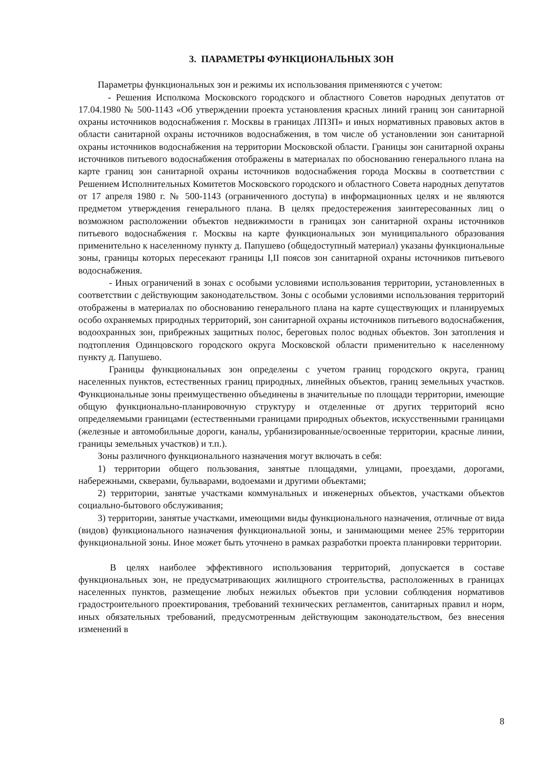3. ПАРАМЕТРЫ ФУНКЦИОНАЛЬНЫХ ЗОН
Параметры функциональных зон и режимы их использования применяются с учетом:
- Решения Исполкома Московского городского и областного Советов народных депутатов от 17.04.1980 № 500-1143 «Об утверждении проекта установления красных линий границ зон санитарной охраны источников водоснабжения г. Москвы в границах ЛПЗП» и иных нормативных правовых актов в области санитарной охраны источников водоснабжения, в том числе об установлении зон санитарной охраны источников водоснабжения на территории Московской области. Границы зон санитарной охраны источников питьевого водоснабжения отображены в материалах по обоснованию генерального плана на карте границ зон санитарной охраны источников водоснабжения города Москвы в соответствии с Решением Исполнительных Комитетов Московского городского и областного Совета народных депутатов от 17 апреля 1980 г. № 500-1143 (ограниченного доступа) в информационных целях и не являются предметом утверждения генерального плана. В целях предостережения заинтересованных лиц о возможном расположении объектов недвижимости в границах зон санитарной охраны источников питьевого водоснабжения г. Москвы на карте функциональных зон муниципального образования применительно к населенному пункту д. Папушево (общедоступный материал) указаны функциональные зоны, границы которых пересекают границы I,II поясов зон санитарной охраны источников питьевого водоснабжения.
- Иных ограничений в зонах с особыми условиями использования территории, установленных в соответствии с действующим законодательством. Зоны с особыми условиями использования территорий отображены в материалах по обоснованию генерального плана на карте существующих и планируемых особо охраняемых природных территорий, зон санитарной охраны источников питьевого водоснабжения, водоохранных зон, прибрежных защитных полос, береговых полос водных объектов. Зон затопления и подтопления Одинцовского городского округа Московской области применительно к населенному пункту д. Папушево.
Границы функциональных зон определены с учетом границ городского округа, границ населенных пунктов, естественных границ природных, линейных объектов, границ земельных участков. Функциональные зоны преимущественно объединены в значительные по площади территории, имеющие общую функционально-планировочную структуру и отделенные от других территорий ясно определяемыми границами (естественными границами природных объектов, искусственными границами (железные и автомобильные дороги, каналы, урбанизированные/освоенные территории, красные линии, границы земельных участков) и т.п.).
Зоны различного функционального назначения могут включать в себя:
1) территории общего пользования, занятые площадями, улицами, проездами, дорогами, набережными, скверами, бульварами, водоемами и другими объектами;
2) территории, занятые участками коммунальных и инженерных объектов, участками объектов социально-бытового обслуживания;
3) территории, занятые участками, имеющими виды функционального назначения, отличные от вида (видов) функционального назначения функциональной зоны, и занимающими менее 25% территории функциональной зоны. Иное может быть уточнено в рамках разработки проекта планировки территории.
В целях наиболее эффективного использования территорий, допускается в составе функциональных зон, не предусматривающих жилищного строительства, расположенных в границах населенных пунктов, размещение любых нежилых объектов при условии соблюдения нормативов градостроительного проектирования, требований технических регламентов, санитарных правил и норм, иных обязательных требований, предусмотренным действующим законодательством, без внесения изменений в
8